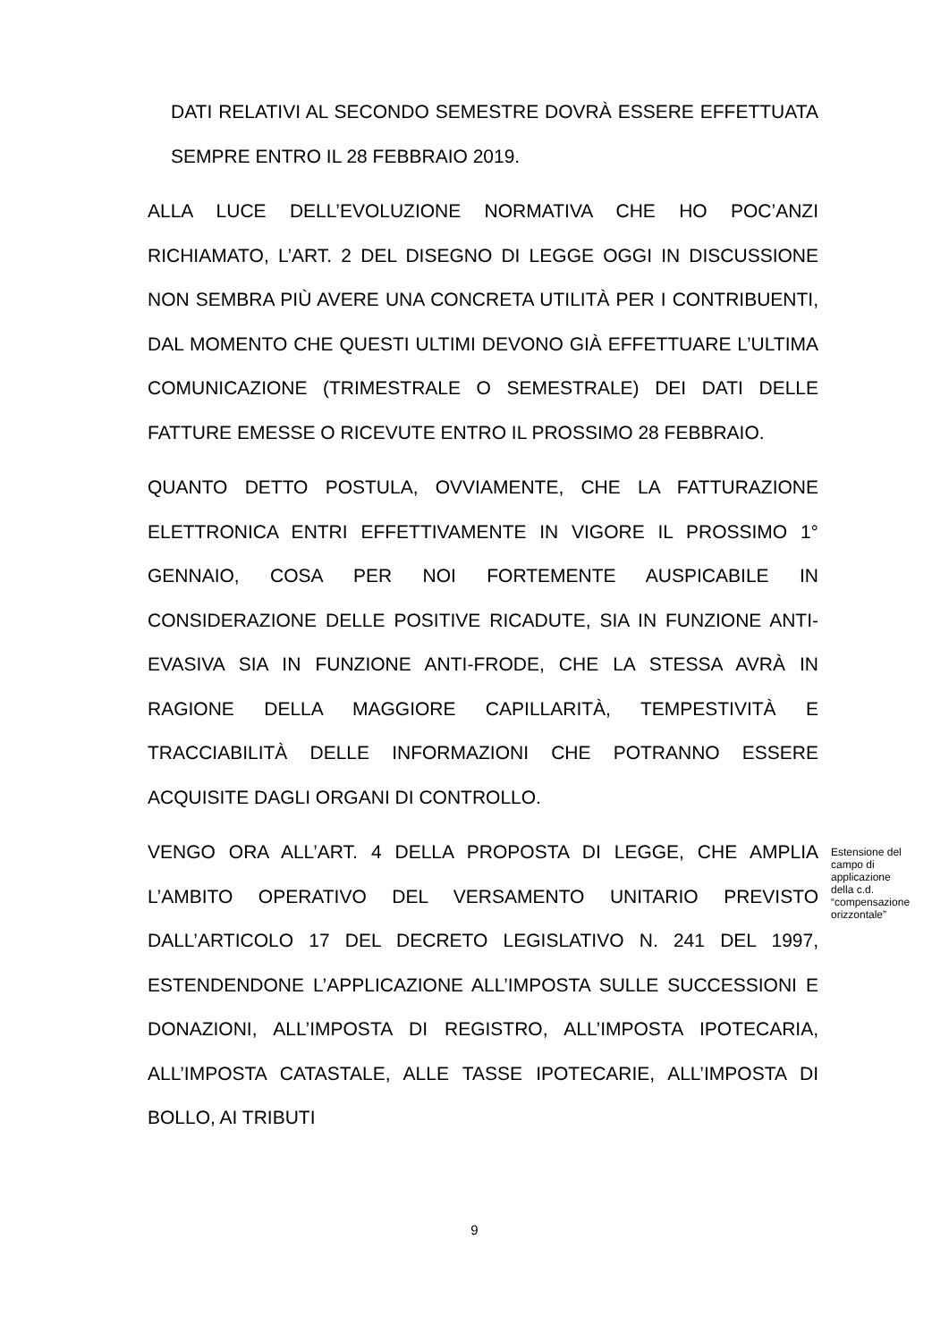DATI RELATIVI AL SECONDO SEMESTRE DOVRÀ ESSERE EFFETTUATA SEMPRE ENTRO IL 28 FEBBRAIO 2019.
ALLA LUCE DELL’EVOLUZIONE NORMATIVA CHE HO POC’ANZI RICHIAMATO, L’ART. 2 DEL DISEGNO DI LEGGE OGGI IN DISCUSSIONE NON SEMBRA PIÙ AVERE UNA CONCRETA UTILITÀ PER I CONTRIBUENTI, DAL MOMENTO CHE QUESTI ULTIMI DEVONO GIÀ EFFETTUARE L’ULTIMA COMUNICAZIONE (TRIMESTRALE O SEMESTRALE) DEI DATI DELLE FATTURE EMESSE O RICEVUTE ENTRO IL PROSSIMO 28 FEBBRAIO.
QUANTO DETTO POSTULA, OVVIAMENTE, CHE LA FATTURAZIONE ELETTRONICA ENTRI EFFETTIVAMENTE IN VIGORE IL PROSSIMO 1° GENNAIO, COSA PER NOI FORTEMENTE AUSPICABILE IN CONSIDERAZIONE DELLE POSITIVE RICADUTE, SIA IN FUNZIONE ANTI-EVASIVA SIA IN FUNZIONE ANTI-FRODE, CHE LA STESSA AVRÀ IN RAGIONE DELLA MAGGIORE CAPILLARITÀ, TEMPESTIVITÀ E TRACCIABILITÀ DELLE INFORMAZIONI CHE POTRANNO ESSERE ACQUISITE DAGLI ORGANI DI CONTROLLO.
VENGO ORA ALL’ART. 4 DELLA PROPOSTA DI LEGGE, CHE AMPLIA L’AMBITO OPERATIVO DEL VERSAMENTO UNITARIO PREVISTO DALL’ARTICOLO 17 DEL DECRETO LEGISLATIVO N. 241 DEL 1997, ESTENDENDONE L’APPLICAZIONE ALL’IMPOSTA SULLE SUCCESSIONI E DONAZIONI, ALL’IMPOSTA DI REGISTRO, ALL’IMPOSTA IPOTECARIA, ALL’IMPOSTA CATASTALE, ALLE TASSE IPOTECARIE, ALL’IMPOSTA DI BOLLO, AI TRIBUTI
Estensione del campo di applicazione della c.d. “compensazione orizzontale”
9